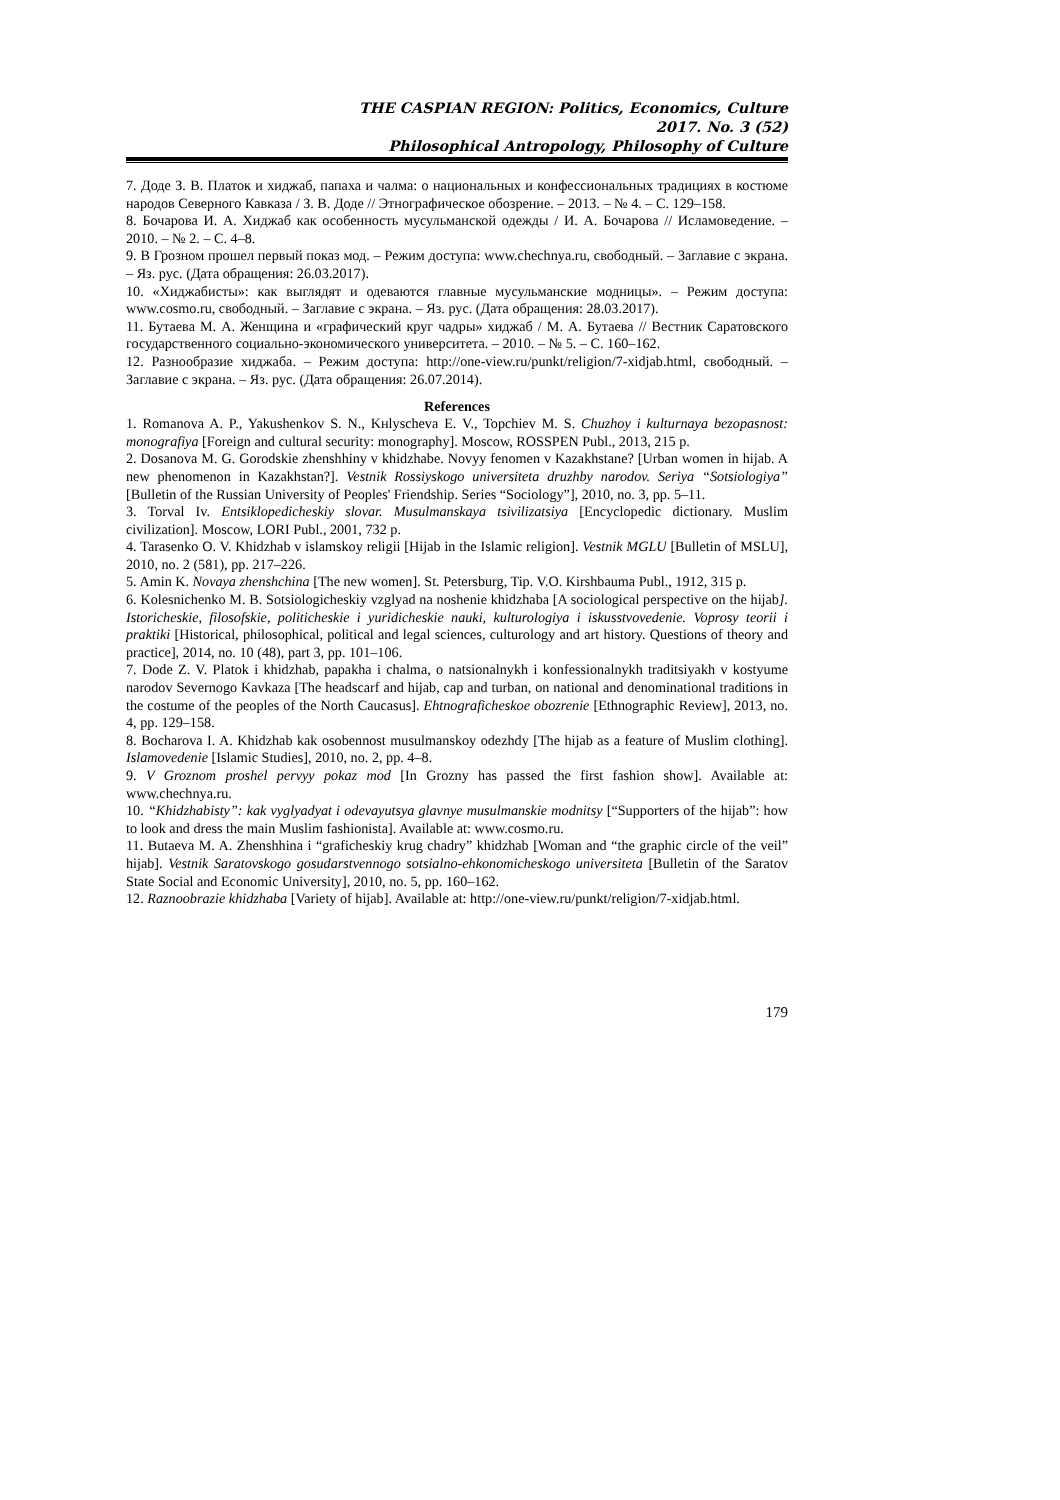THE CASPIAN REGION: Politics, Economics, Culture
2017. No. 3 (52)
Philosophical Antropology, Philosophy of Culture
7. Доде З. В. Платок и хиджаб, папаха и чалма: о национальных и конфессиональных традициях в костюме народов Северного Кавказа / З. В. Доде // Этнографическое обозрение. – 2013. – № 4. – С. 129–158.
8. Бочарова И. А. Хиджаб как особенность мусульманской одежды / И. А. Бочарова // Исламоведение. – 2010. – № 2. – С. 4–8.
9. В Грозном прошел первый показ мод. – Режим доступа: www.chechnya.ru, свободный. – Заглавие с экрана. – Яз. рус. (Дата обращения: 26.03.2017).
10. «Хиджабисты»: как выглядят и одеваются главные мусульманские модницы». – Режим доступа: www.cosmo.ru, свободный. – Заглавие с экрана. – Яз. рус. (Дата обращения: 28.03.2017).
11. Бутаева М. А. Женщина и «графический круг чадры» хиджаб / М. А. Бутаева // Вестник Саратовского государственного социально-экономического университета. – 2010. – № 5. – С. 160–162.
12. Разнообразие хиджаба. – Режим доступа: http://one-view.ru/punkt/religion/7-xidjab.html, свободный. – Заглавие с экрана. – Яз. рус. (Дата обращения: 26.07.2014).
References
1. Romanova A. P., Yakushenkov S. N., Kнlyscheva E. V., Topchiev M. S. Chuzhoy i kulturnaya bezopasnost: monografiya [Foreign and cultural security: monography]. Moscow, ROSSPEN Publ., 2013, 215 p.
2. Dosanova M. G. Gorodskie zhenshhiny v khidzhabe. Novyy fenomen v Kazakhstane? [Urban women in hijab. A new phenomenon in Kazakhstan?]. Vestnik Rossiyskogo universiteta druzhby narodov. Seriya “Sotsiologiya” [Bulletin of the Russian University of Peoples' Friendship. Series “Sociology”], 2010, no. 3, pp. 5–11.
3. Torval Iv. Entsiklopedicheskiy slovar. Musulmanskaya tsivilizatsiya [Encyclopedic dictionary. Muslim civilization]. Moscow, LORI Publ., 2001, 732 p.
4. Tarasenko O. V. Khidzhab v islamskoy religii [Hijab in the Islamic religion]. Vestnik MGLU [Bulletin of MSLU], 2010, no. 2 (581), pp. 217–226.
5. Amin K. Novaya zhenshchina [The new women]. St. Petersburg, Tip. V.O. Kirshbauma Publ., 1912, 315 p.
6. Kolesnichenko M. B. Sotsiologicheskiy vzglyad na noshenie khidzhaba [A sociological perspective on the hijab]. Istoricheskie, filosofskie, politicheskie i yuridicheskie nauki, kulturologiya i iskusstvovedenie. Voprosy teorii i praktiki [Historical, philosophical, political and legal sciences, culturology and art history. Questions of theory and practice], 2014, no. 10 (48), part 3, pp. 101–106.
7. Dode Z. V. Platok i khidzhab, papakha i chalma, o natsionalnykh i konfessionalnykh traditsiyakh v kostyume narodov Severnogo Kavkaza [The headscarf and hijab, cap and turban, on national and denominational traditions in the costume of the peoples of the North Caucasus]. Ehtnograficheskoe obozrenie [Ethnographic Review], 2013, no. 4, pp. 129–158.
8. Bocharova I. A. Khidzhab kak osobennost musulmanskoy odezhdy [The hijab as a feature of Muslim clothing]. Islamovedenie [Islamic Studies], 2010, no. 2, pp. 4–8.
9. V Groznom proshel pervyy pokaz mod [In Grozny has passed the first fashion show]. Available at: www.chechnya.ru.
10. “Khidzhabisty”: kak vyglyadyat i odevayutsya glavnye musulmanskie modnitsy [“Supporters of the hijab”: how to look and dress the main Muslim fashionista]. Available at: www.cosmo.ru.
11. Butaeva M. A. Zhenshhina i “graficheskiy krug chadry” khidzhab [Woman and “the graphic circle of the veil” hijab]. Vestnik Saratovskogo gosudarstvennogo sotsialno-ehkonomicheskogo universiteta [Bulletin of the Saratov State Social and Economic University], 2010, no. 5, pp. 160–162.
12. Raznoobrazie khidzhaba [Variety of hijab]. Available at: http://one-view.ru/punkt/religion/7-xidjab.html.
179